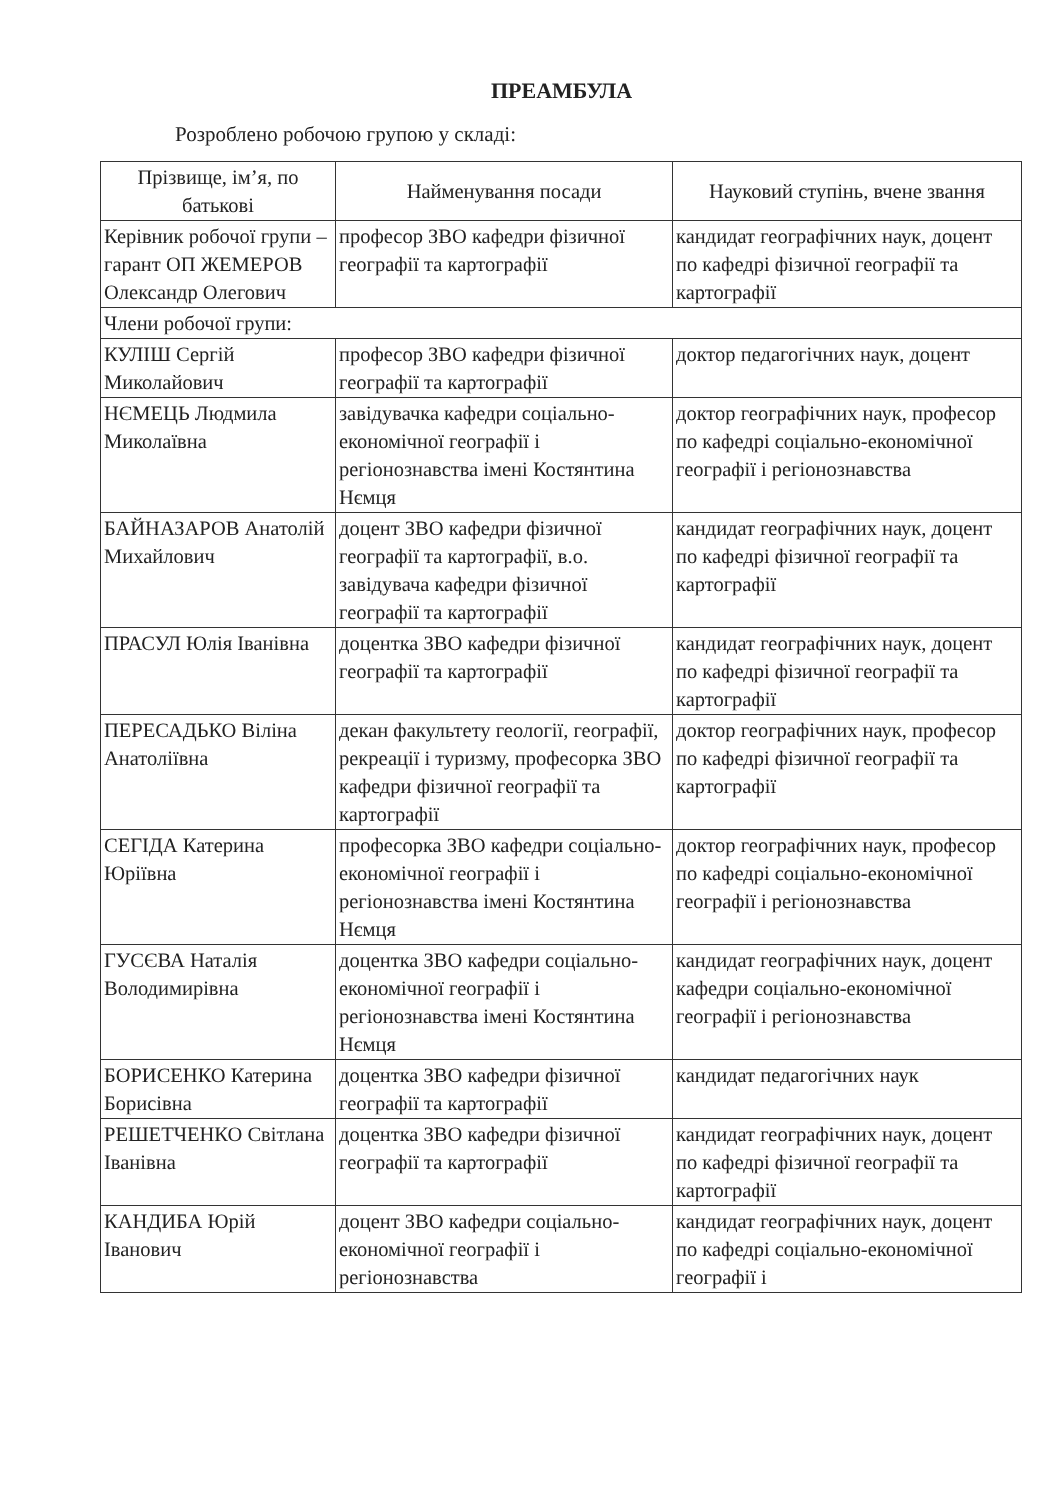ПРЕАМБУЛА
Розроблено робочою групою у складі:
| Прізвище, ім’я, по батькові | Найменування посади | Науковий ступінь, вчене звання |
| --- | --- | --- |
| Керівник робочої групи – гарант ОП ЖЕМЕРОВ Олександр Олегович | професор ЗВО кафедри фізичної географії та картографії | кандидат географічних наук, доцент по кафедрі фізичної географії та картографії |
| Члени робочої групи: | | |
| КУЛІШ Сергій Миколайович | професор ЗВО кафедри фізичної географії та картографії | доктор педагогічних наук, доцент |
| НЄМЕЦЬ Людмила Миколаївна | завідувачка кафедри соціально-економічної географії і регіонознавства імені Костянтина Нємця | доктор географічних наук, професор по кафедрі соціально-економічної географії і регіонознавства |
| БАЙНАЗАРОВ Анатолій Михайлович | доцент ЗВО кафедри фізичної географії та картографії, в.о. завідувача кафедри фізичної географії та картографії | кандидат географічних наук, доцент по кафедрі фізичної географії та картографії |
| ПРАСУЛ Юлія Іванівна | доцентка ЗВО кафедри фізичної географії та картографії | кандидат географічних наук, доцент по кафедрі фізичної географії та картографії |
| ПЕРЕСАДЬКО Віліна Анатоліївна | декан факультету геології, географії, рекреації і туризму, професорка ЗВО кафедри фізичної географії та картографії | доктор географічних наук, професор по кафедрі фізичної географії та картографії |
| СЕГІДА Катерина Юріївна | професорка ЗВО кафедри соціально-економічної географії і регіонознавства імені Костянтина Нємця | доктор географічних наук, професор по кафедрі соціально-економічної географії і регіонознавства |
| ГУСЄВА Наталія Володимирівна | доцентка ЗВО кафедри соціально-економічної географії і регіонознавства імені Костянтина Нємця | кандидат географічних наук, доцент кафедри соціально-економічної географії і регіонознавства |
| БОРИСЕНКО Катерина Борисівна | доцентка ЗВО кафедри фізичної географії та картографії | кандидат педагогічних наук |
| РЕШЕТЧЕНКО Світлана Іванівна | доцентка ЗВО кафедри фізичної географії та картографії | кандидат географічних наук, доцент по кафедрі фізичної географії та картографії |
| КАНДИБА Юрій Іванович | доцент ЗВО кафедри соціально-економічної географії і регіонознавства | кандидат географічних наук, доцент по кафедрі соціально-економічної географії і |